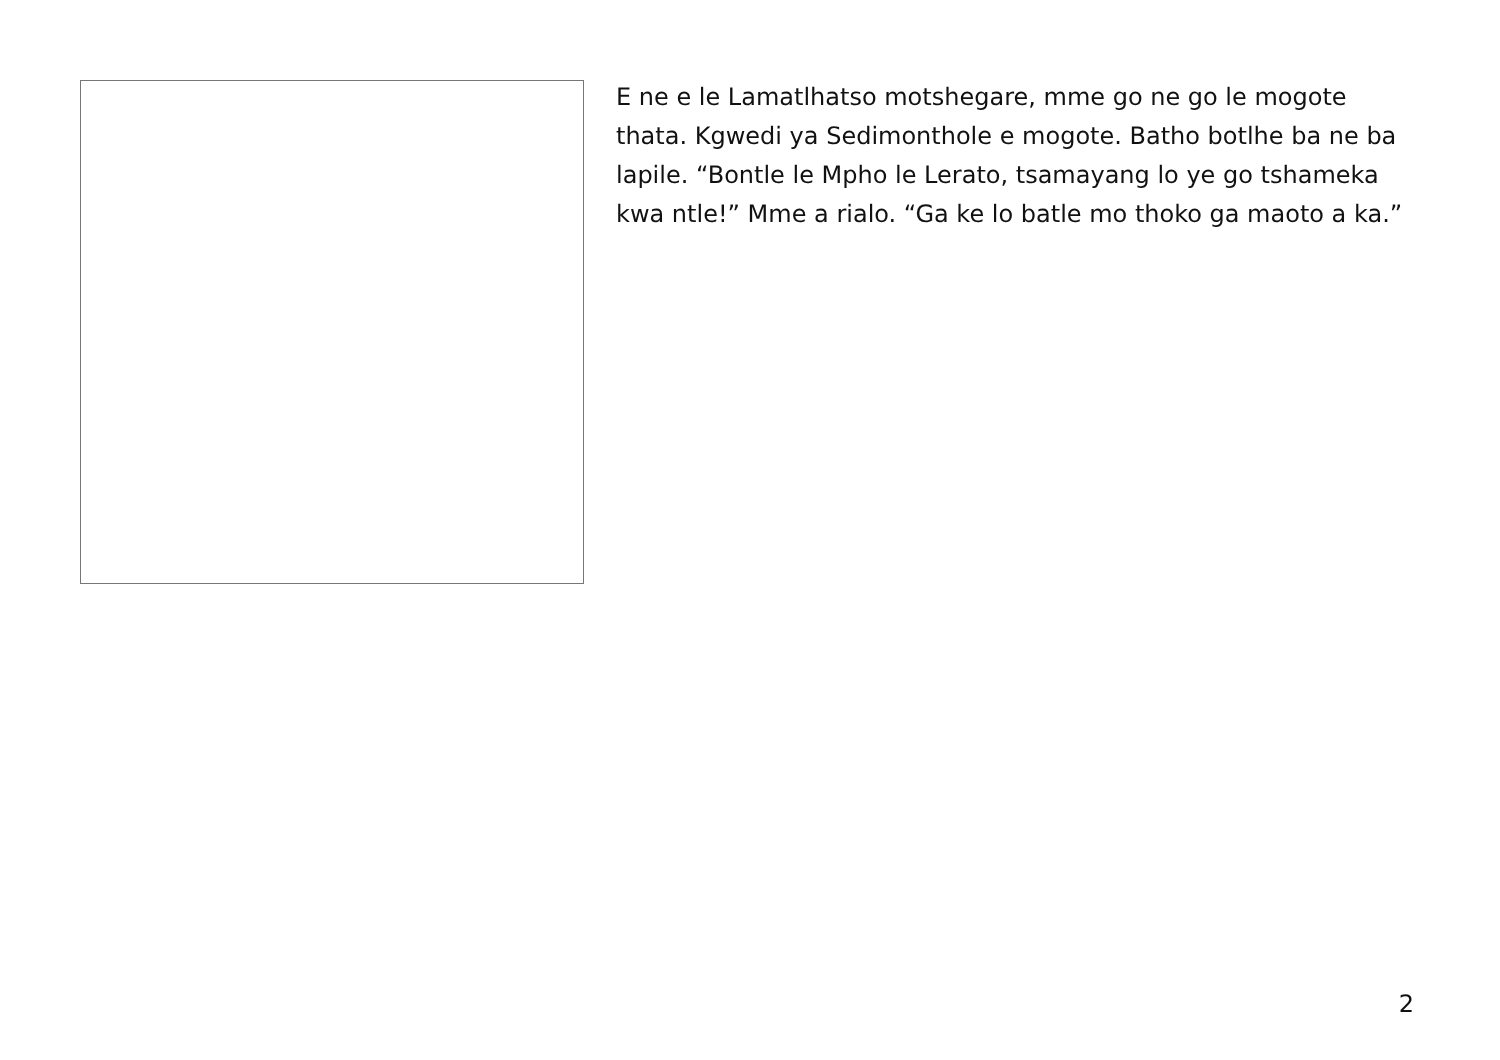E ne e le Lamatlhatso motshegare, mme go ne go le mogote thata. Kgwedi ya Sedimonthole e mogote. Batho botlhe ba ne ba lapile. “Bontle le Mpho le Lerato, tsamayang lo ye go tshameka kwa ntle!” Mme a rialo. “Ga ke lo batle mo thoko ga maoto a ka.”
2